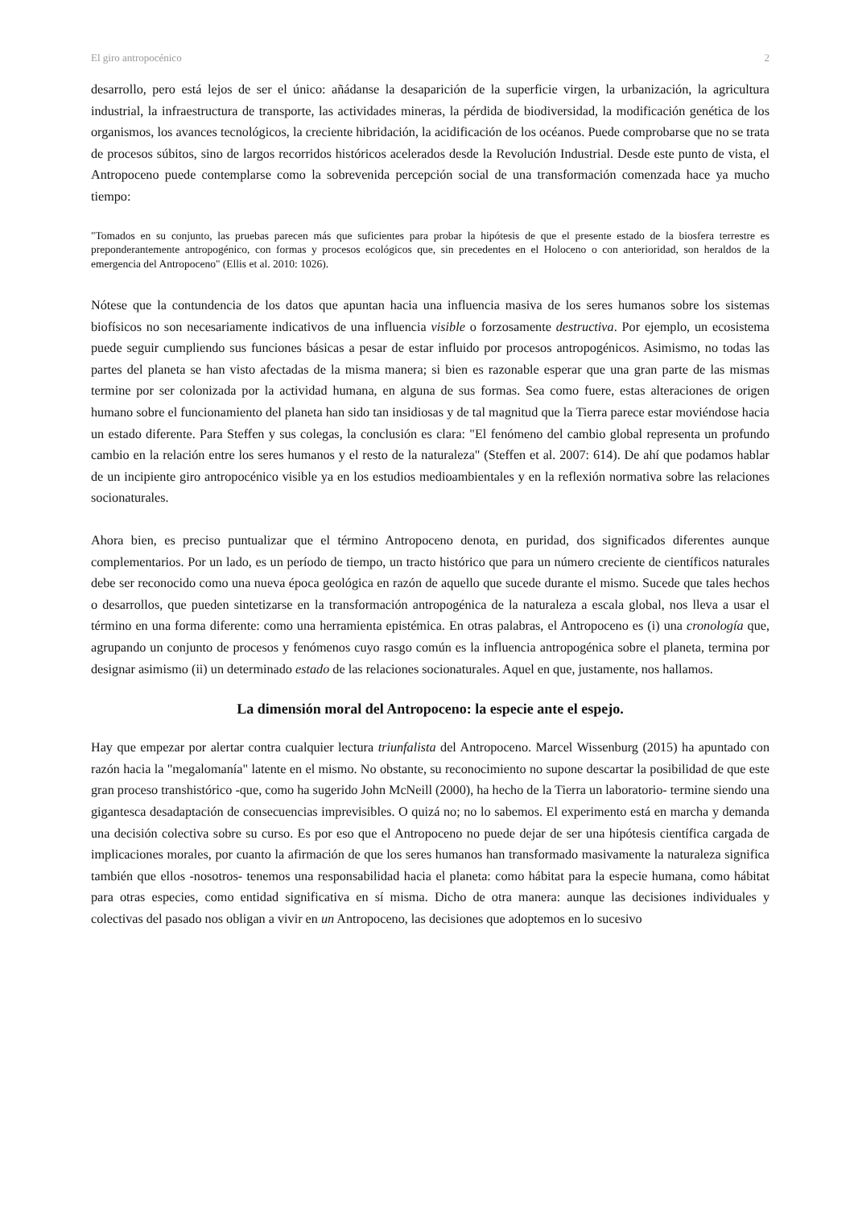El giro antropocénico 2
desarrollo, pero está lejos de ser el único: añádanse la desaparición de la superficie virgen, la urbanización, la agricultura industrial, la infraestructura de transporte, las actividades mineras, la pérdida de biodiversidad, la modificación genética de los organismos, los avances tecnológicos, la creciente hibridación, la acidificación de los océanos. Puede comprobarse que no se trata de procesos súbitos, sino de largos recorridos históricos acelerados desde la Revolución Industrial. Desde este punto de vista, el Antropoceno puede contemplarse como la sobrevenida percepción social de una transformación comenzada hace ya mucho tiempo:
"Tomados en su conjunto, las pruebas parecen más que suficientes para probar la hipótesis de que el presente estado de la biosfera terrestre es preponderantemente antropogénico, con formas y procesos ecológicos que, sin precedentes en el Holoceno o con anterioridad, son heraldos de la emergencia del Antropoceno" (Ellis et al. 2010: 1026).
Nótese que la contundencia de los datos que apuntan hacia una influencia masiva de los seres humanos sobre los sistemas biofísicos no son necesariamente indicativos de una influencia visible o forzosamente destructiva. Por ejemplo, un ecosistema puede seguir cumpliendo sus funciones básicas a pesar de estar influido por procesos antropogénicos. Asimismo, no todas las partes del planeta se han visto afectadas de la misma manera; si bien es razonable esperar que una gran parte de las mismas termine por ser colonizada por la actividad humana, en alguna de sus formas. Sea como fuere, estas alteraciones de origen humano sobre el funcionamiento del planeta han sido tan insidiosas y de tal magnitud que la Tierra parece estar moviéndose hacia un estado diferente. Para Steffen y sus colegas, la conclusión es clara: "El fenómeno del cambio global representa un profundo cambio en la relación entre los seres humanos y el resto de la naturaleza" (Steffen et al. 2007: 614). De ahí que podamos hablar de un incipiente giro antropocénico visible ya en los estudios medioambientales y en la reflexión normativa sobre las relaciones socionaturales.
Ahora bien, es preciso puntualizar que el término Antropoceno denota, en puridad, dos significados diferentes aunque complementarios. Por un lado, es un período de tiempo, un tracto histórico que para un número creciente de científicos naturales debe ser reconocido como una nueva época geológica en razón de aquello que sucede durante el mismo. Sucede que tales hechos o desarrollos, que pueden sintetizarse en la transformación antropogénica de la naturaleza a escala global, nos lleva a usar el término en una forma diferente: como una herramienta epistémica. En otras palabras, el Antropoceno es (i) una cronología que, agrupando un conjunto de procesos y fenómenos cuyo rasgo común es la influencia antropogénica sobre el planeta, termina por designar asimismo (ii) un determinado estado de las relaciones socionaturales. Aquel en que, justamente, nos hallamos.
La dimensión moral del Antropoceno: la especie ante el espejo.
Hay que empezar por alertar contra cualquier lectura triunfalista del Antropoceno. Marcel Wissenburg (2015) ha apuntado con razón hacia la "megalomanía" latente en el mismo. No obstante, su reconocimiento no supone descartar la posibilidad de que este gran proceso transhistórico -que, como ha sugerido John McNeill (2000), ha hecho de la Tierra un laboratorio- termine siendo una gigantesca desadaptación de consecuencias imprevisibles. O quizá no; no lo sabemos. El experimento está en marcha y demanda una decisión colectiva sobre su curso. Es por eso que el Antropoceno no puede dejar de ser una hipótesis científica cargada de implicaciones morales, por cuanto la afirmación de que los seres humanos han transformado masivamente la naturaleza significa también que ellos -nosotros- tenemos una responsabilidad hacia el planeta: como hábitat para la especie humana, como hábitat para otras especies, como entidad significativa en sí misma. Dicho de otra manera: aunque las decisiones individuales y colectivas del pasado nos obligan a vivir en un Antropoceno, las decisiones que adoptemos en lo sucesivo